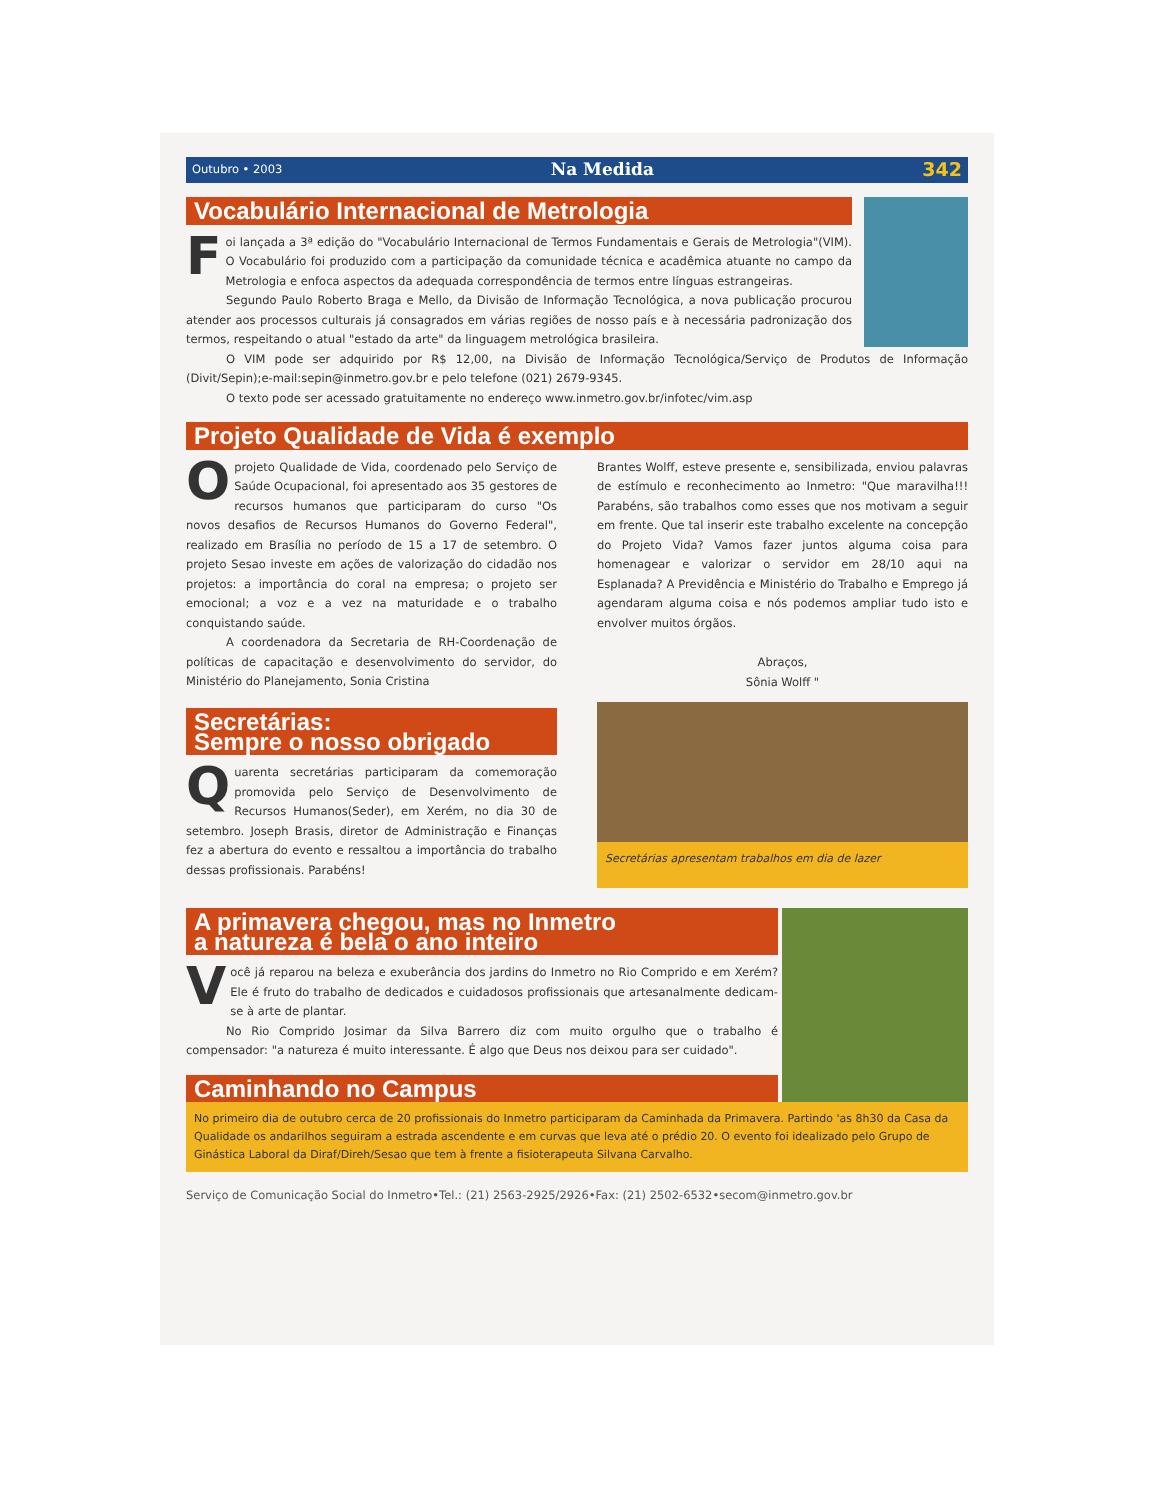Outubro • 2003 Na Medida 342
Vocabulário Internacional de Metrologia
Foi lançada a 3ª edição do "Vocabulário Internacional de Termos Fundamentais e Gerais de Metrologia"(VIM). O Vocabulário foi produzido com a participação da comunidade técnica e acadêmica atuante no campo da Metrologia e enfoca aspectos da adequada correspondência de termos entre línguas estrangeiras.
Segundo Paulo Roberto Braga e Mello, da Divisão de Informação Tecnológica, a nova publicação procurou atender aos processos culturais já consagrados em várias regiões de nosso país e à necessária padronização dos termos, respeitando o atual "estado da arte" da linguagem metrológica brasileira.
O VIM pode ser adquirido por R$ 12,00, na Divisão de Informação Tecnológica/Serviço de Produtos de Informação (Divit/Sepin);e-mail:sepin@inmetro.gov.br e pelo telefone (021) 2679-9345.
O texto pode ser acessado gratuitamente no endereço www.inmetro.gov.br/infotec/vim.asp
Projeto Qualidade de Vida é exemplo
O projeto Qualidade de Vida, coordenado pelo Serviço de Saúde Ocupacional, foi apresentado aos 35 gestores de recursos humanos que participaram do curso "Os novos desafios de Recursos Humanos do Governo Federal", realizado em Brasília no período de 15 a 17 de setembro. O projeto Sesao investe em ações de valorização do cidadão nos projetos: a importância do coral na empresa; o projeto ser emocional; a voz e a vez na maturidade e o trabalho conquistando saúde.
A coordenadora da Secretaria de RH-Coordenação de políticas de capacitação e desenvolvimento do servidor, do Ministério do Planejamento, Sonia Cristina
Brantes Wolff, esteve presente e, sensibilizada, enviou palavras de estímulo e reconhecimento ao Inmetro: "Que maravilha!!! Parabéns, são trabalhos como esses que nos motivam a seguir em frente. Que tal inserir este trabalho excelente na concepção do Projeto Vida? Vamos fazer juntos alguma coisa para homenagear e valorizar o servidor em 28/10 aqui na Esplanada? A Previdência e Ministério do Trabalho e Emprego já agendaram alguma coisa e nós podemos ampliar tudo isto e envolver muitos órgãos.
Abraços,
Sônia Wolff "
Secretárias:
Sempre o nosso obrigado
Quarenta secretárias participaram da comemoração promovida pelo Serviço de Desenvolvimento de Recursos Humanos(Seder), em Xerém, no dia 30 de setembro. Joseph Brasis, diretor de Administração e Finanças fez a abertura do evento e ressaltou a importância do trabalho dessas profissionais. Parabéns!
Secretárias apresentam trabalhos em dia de lazer
A primavera chegou, mas no Inmetro
a natureza é bela o ano inteiro
Você já reparou na beleza e exuberância dos jardins do Inmetro no Rio Comprido e em Xerém? Ele é fruto do trabalho de dedicados e cuidadosos profissionais que artesanalmente dedicam-se à arte de plantar.
No Rio Comprido Josimar da Silva Barrero diz com muito orgulho que o trabalho é compensador: "a natureza é muito interessante. É algo que Deus nos deixou para ser cuidado".
Caminhando no Campus
No primeiro dia de outubro cerca de 20 profissionais do Inmetro participaram da Caminhada da Primavera. Partindo 'as 8h30 da Casa da Qualidade os andarilhos seguiram a estrada ascendente e em curvas que leva até o prédio 20. O evento foi idealizado pelo Grupo de Ginástica Laboral da Diraf/Direh/Sesao que tem à frente a fisioterapeuta Silvana Carvalho.
Serviço de Comunicação Social do Inmetro•Tel.: (21) 2563-2925/2926•Fax: (21) 2502-6532•secom@inmetro.gov.br